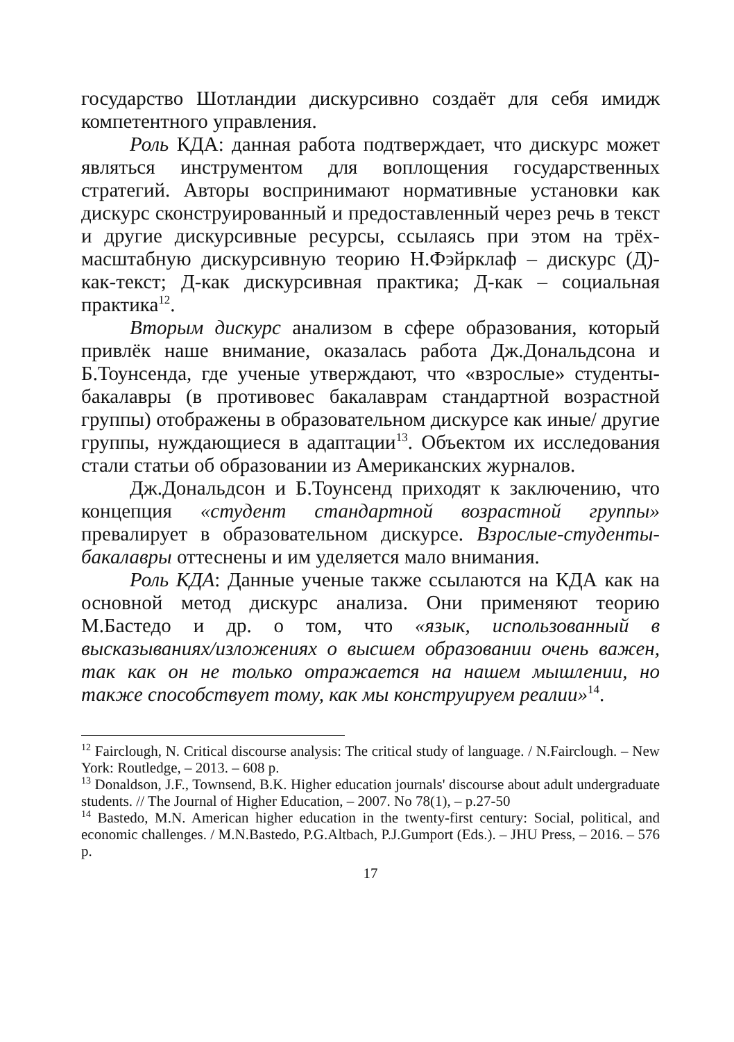государство Шотландии дискурсивно создаёт для себя имидж компетентного управления.
Роль КДА: данная работа подтверждает, что дискурс может являться инструментом для воплощения государственных стратегий. Авторы воспринимают нормативные установки как дискурс сконструированный и предоставленный через речь в текст и другие дискурсивные ресурсы, ссылаясь при этом на трёх-масштабную дискурсивную теорию Н.Фэйрклаф – дискурс (Д)-как-текст; Д-как дискурсивная практика; Д-как – социальная практика<sup>12</sup>.
Вторым дискурс анализом в сфере образования, который привлёк наше внимание, оказалась работа Дж.Дональдсона и Б.Тоунсенда, где ученые утверждают, что «взрослые» студенты-бакалавры (в противовес бакалаврам стандартной возрастной группы) отображены в образовательном дискурсе как иные/ другие группы, нуждающиеся в адаптации<sup>13</sup>. Объектом их исследования стали статьи об образовании из Американских журналов.
Дж.Дональдсон и Б.Тоунсенд приходят к заключению, что концепция «студент стандартной возрастной группы» превалирует в образовательном дискурсе. Взрослые-студенты-бакалавры оттеснены и им уделяется мало внимания.
Роль КДА: Данные ученые также ссылаются на КДА как на основной метод дискурс анализа. Они применяют теорию М.Бастедо и др. о том, что «язык, использованный в высказываниях/изложениях о высшем образовании очень важен, так как он не только отражается на нашем мышлении, но также способствует тому, как мы конструируем реалии»<sup>14</sup>.
<sup>12</sup> Fairclough, N. Critical discourse analysis: The critical study of language. / N.Fairclough. – New York: Routledge, – 2013. – 608 p.
<sup>13</sup> Donaldson, J.F., Townsend, B.K. Higher education journals' discourse about adult undergraduate students. // The Journal of Higher Education, – 2007. No 78(1), – p.27-50
<sup>14</sup> Bastedo, M.N. American higher education in the twenty-first century: Social, political, and economic challenges. / M.N.Bastedo, P.G.Altbach, P.J.Gumport (Eds.). – JHU Press, – 2016. – 576 p.
17